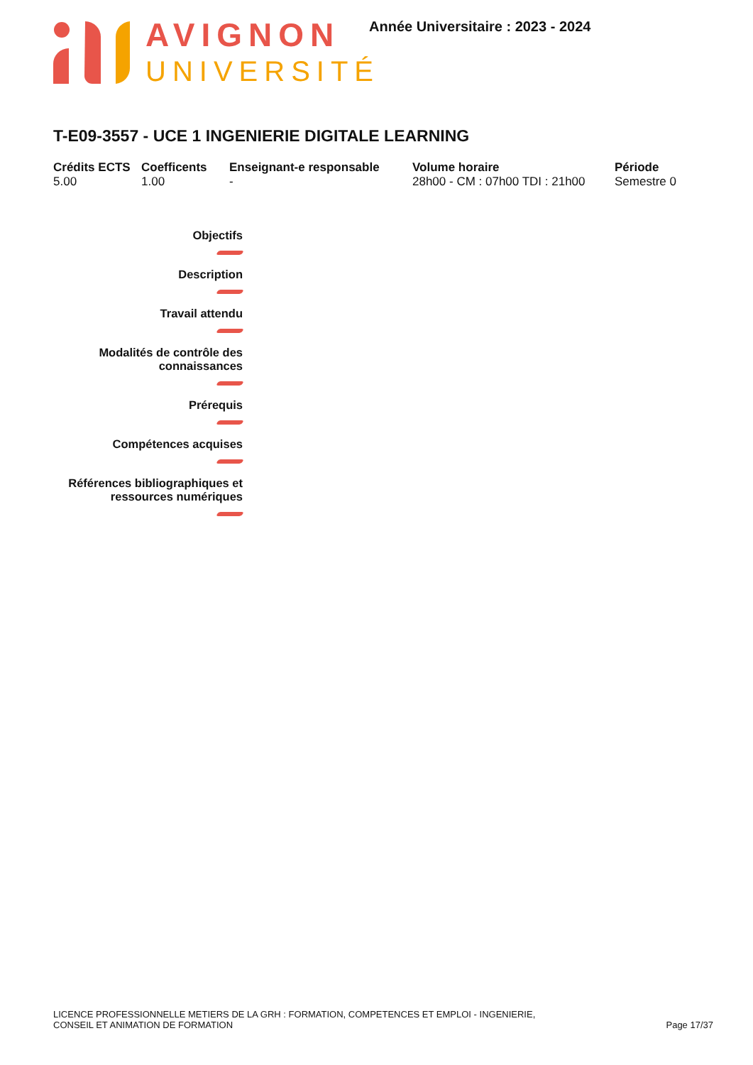AVIGNON
UNIVERSITÉ
Année Universitaire : 2023 - 2024
T-E09-3557 - UCE 1 INGENIERIE DIGITALE LEARNING
Crédits ECTS
5.00
Coefficents
1.00
Enseignant-e responsable
-
Volume horaire
28h00 - CM : 07h00 TDI : 21h00
Période
Semestre 0
Objectifs
Description
Travail attendu
Modalités de contrôle des connaissances
Prérequis
Compétences acquises
Références bibliographiques et ressources numériques
LICENCE PROFESSIONNELLE METIERS DE LA GRH : FORMATION, COMPETENCES ET EMPLOI - INGENIERIE,
CONSEIL ET ANIMATION DE FORMATION
Page 17/37